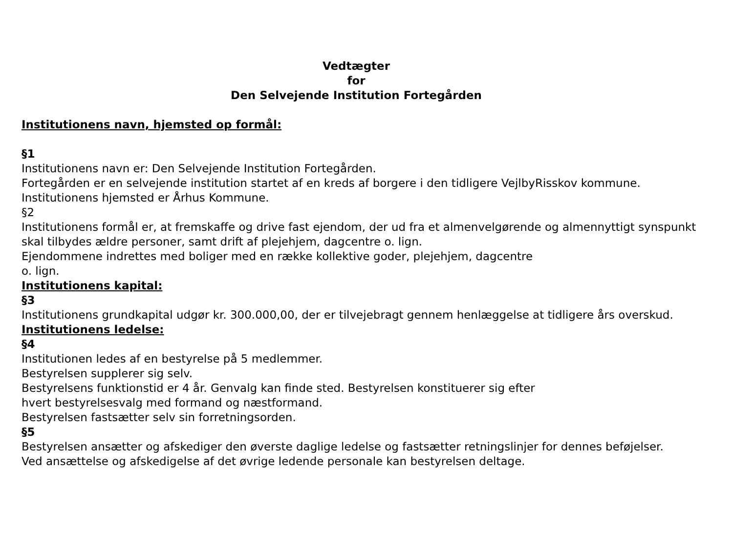Vedtægter
for
Den Selvejende Institution Fortegården
Institutionens navn, hjemsted op formål:
§1
Institutionens navn er: Den Selvejende Institution Fortegården.
Fortegården er en selvejende institution startet af en kreds af borgere i den tidligere VejlbyRisskov kommune. Institutionens hjemsted er Århus Kommune.
§2
Institutionens formål er, at fremskaffe og drive fast ejendom, der ud fra et almenvelgørende og almennyttigt synspunkt skal tilbydes ældre personer, samt drift af plejehjem, dagcentre o. lign.
Ejendommene indrettes med boliger med en række kollektive goder, plejehjem, dagcentre
o. lign.
Institutionens kapital:
§3
Institutionens grundkapital udgør kr. 300.000,00, der er tilvejebragt gennem henlæggelse at tidligere års overskud.
Institutionens ledelse:
§4
Institutionen ledes af en bestyrelse på 5 medlemmer.
Bestyrelsen supplerer sig selv.
Bestyrelsens funktionstid er 4 år. Genvalg kan finde sted. Bestyrelsen konstituerer sig efter
hvert bestyrelsesvalg med formand og næstformand.
Bestyrelsen fastsætter selv sin forretningsorden.
§5
Bestyrelsen ansætter og afskediger den øverste daglige ledelse og fastsætter retningslinjer for dennes beføjelser.
Ved ansættelse og afskedigelse af det øvrige ledende personale kan bestyrelsen deltage.